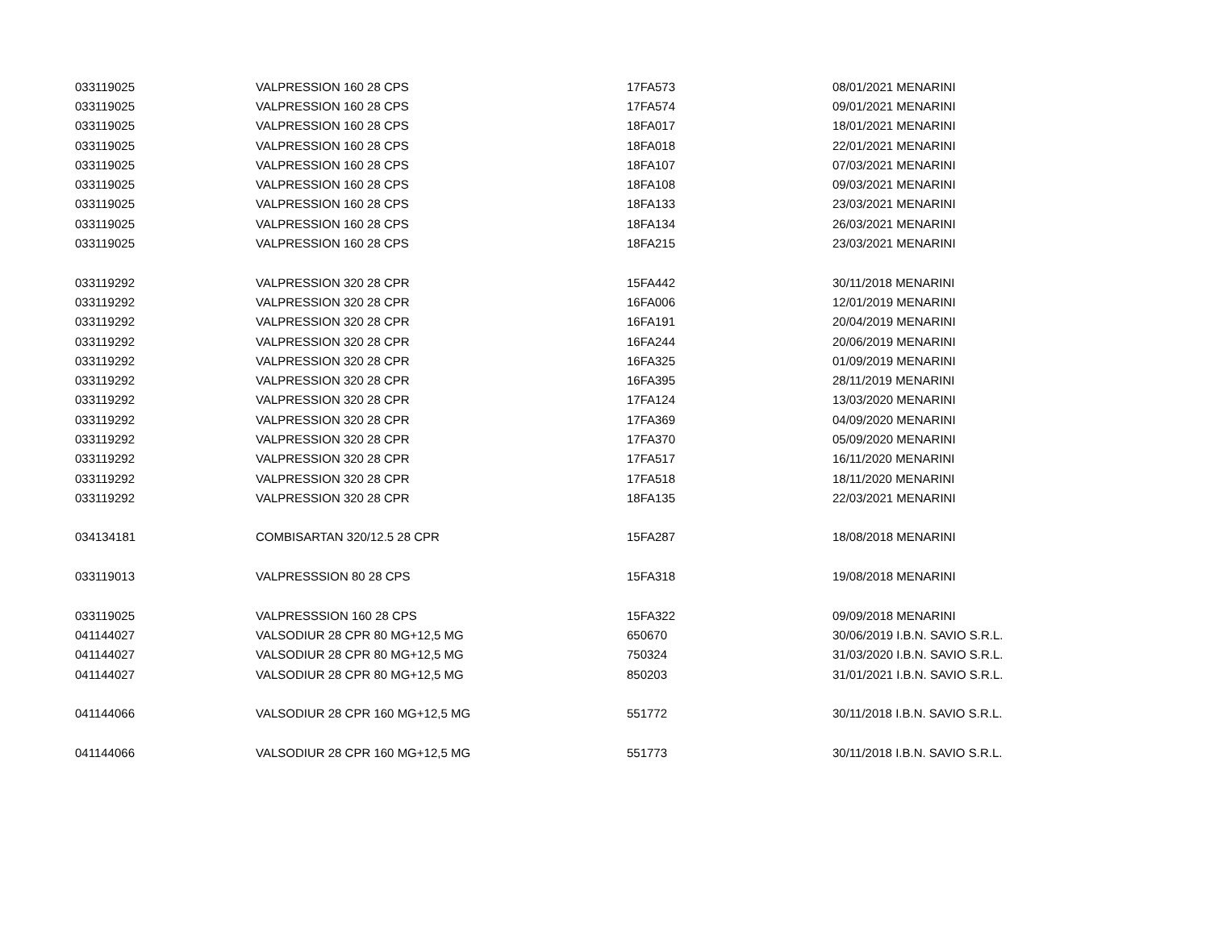| 033119025 | VALPRESSION 160 28 CPS | 17FA573 | 08/01/2021 MENARINI |
| 033119025 | VALPRESSION 160 28 CPS | 17FA574 | 09/01/2021 MENARINI |
| 033119025 | VALPRESSION 160 28 CPS | 18FA017 | 18/01/2021 MENARINI |
| 033119025 | VALPRESSION 160 28 CPS | 18FA018 | 22/01/2021 MENARINI |
| 033119025 | VALPRESSION 160 28 CPS | 18FA107 | 07/03/2021 MENARINI |
| 033119025 | VALPRESSION 160 28 CPS | 18FA108 | 09/03/2021 MENARINI |
| 033119025 | VALPRESSION 160 28 CPS | 18FA133 | 23/03/2021 MENARINI |
| 033119025 | VALPRESSION 160 28 CPS | 18FA134 | 26/03/2021 MENARINI |
| 033119025 | VALPRESSION 160 28 CPS | 18FA215 | 23/03/2021 MENARINI |
| 033119292 | VALPRESSION 320 28 CPR | 15FA442 | 30/11/2018 MENARINI |
| 033119292 | VALPRESSION 320 28 CPR | 16FA006 | 12/01/2019 MENARINI |
| 033119292 | VALPRESSION 320 28 CPR | 16FA191 | 20/04/2019 MENARINI |
| 033119292 | VALPRESSION 320 28 CPR | 16FA244 | 20/06/2019 MENARINI |
| 033119292 | VALPRESSION 320 28 CPR | 16FA325 | 01/09/2019 MENARINI |
| 033119292 | VALPRESSION 320 28 CPR | 16FA395 | 28/11/2019 MENARINI |
| 033119292 | VALPRESSION 320 28 CPR | 17FA124 | 13/03/2020 MENARINI |
| 033119292 | VALPRESSION 320 28 CPR | 17FA369 | 04/09/2020 MENARINI |
| 033119292 | VALPRESSION 320 28 CPR | 17FA370 | 05/09/2020 MENARINI |
| 033119292 | VALPRESSION 320 28 CPR | 17FA517 | 16/11/2020 MENARINI |
| 033119292 | VALPRESSION 320 28 CPR | 17FA518 | 18/11/2020 MENARINI |
| 033119292 | VALPRESSION 320 28 CPR | 18FA135 | 22/03/2021 MENARINI |
| 034134181 | COMBISARTAN 320/12.5 28 CPR | 15FA287 | 18/08/2018 MENARINI |
| 033119013 | VALPRESSSION 80 28 CPS | 15FA318 | 19/08/2018 MENARINI |
| 033119025 | VALPRESSSION 160 28 CPS | 15FA322 | 09/09/2018 MENARINI |
| 041144027 | VALSODIUR 28 CPR 80 MG+12,5 MG | 650670 | 30/06/2019 I.B.N. SAVIO S.R.L. |
| 041144027 | VALSODIUR 28 CPR 80 MG+12,5 MG | 750324 | 31/03/2020 I.B.N. SAVIO S.R.L. |
| 041144027 | VALSODIUR 28 CPR 80 MG+12,5 MG | 850203 | 31/01/2021 I.B.N. SAVIO S.R.L. |
| 041144066 | VALSODIUR 28 CPR 160 MG+12,5 MG | 551772 | 30/11/2018 I.B.N. SAVIO S.R.L. |
| 041144066 | VALSODIUR 28 CPR 160 MG+12,5 MG | 551773 | 30/11/2018 I.B.N. SAVIO S.R.L. |